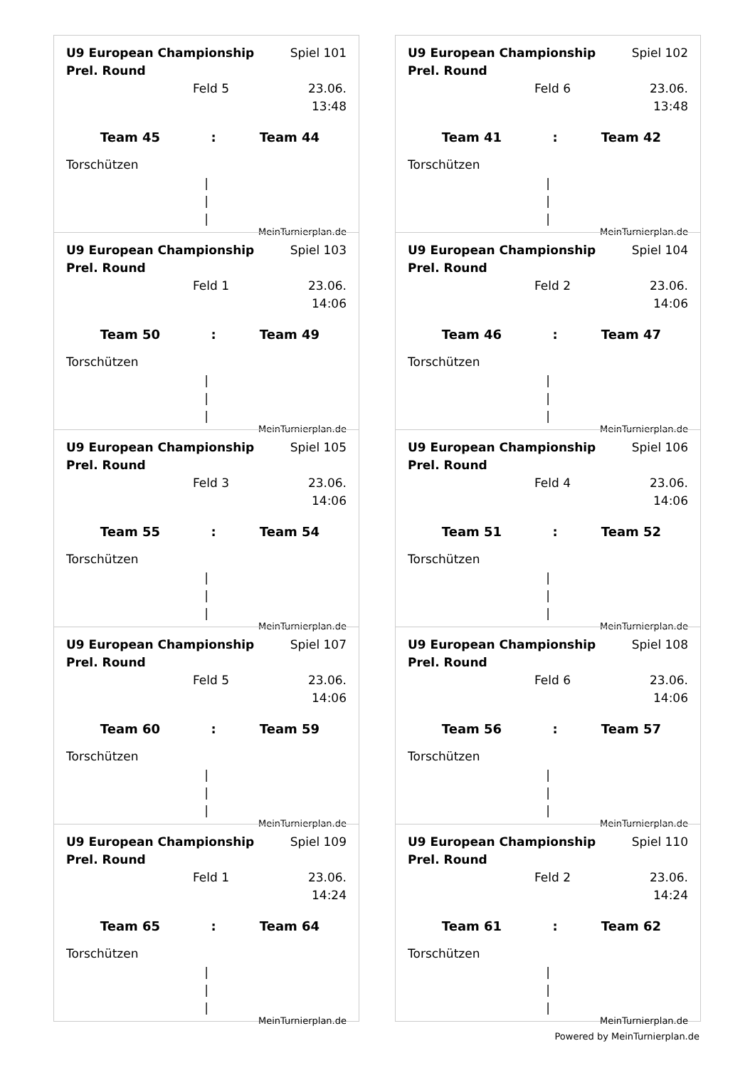U9 European Championship Prel. Round Spiel 101
Feld 5 23.06. 13:48
Team 45: Team 44
Torschützen
|
|
|
MeinTurnierplan.de
U9 European Championship Prel. Round Spiel 102
Feld 6 23.06. 13:48
Team 41: Team 42
Torschützen
|
|
|
MeinTurnierplan.de
U9 European Championship Prel. Round Spiel 103
Feld 1 23.06. 14:06
Team 50: Team 49
Torschützen
|
|
|
MeinTurnierplan.de
U9 European Championship Prel. Round Spiel 104
Feld 2 23.06. 14:06
Team 46: Team 47
Torschützen
|
|
|
MeinTurnierplan.de
U9 European Championship Prel. Round Spiel 105
Feld 3 23.06. 14:06
Team 55: Team 54
Torschützen
|
|
|
MeinTurnierplan.de
U9 European Championship Prel. Round Spiel 106
Feld 4 23.06. 14:06
Team 51: Team 52
Torschützen
|
|
|
MeinTurnierplan.de
U9 European Championship Prel. Round Spiel 107
Feld 5 23.06. 14:06
Team 60: Team 59
Torschützen
|
|
|
MeinTurnierplan.de
U9 European Championship Prel. Round Spiel 108
Feld 6 23.06. 14:06
Team 56: Team 57
Torschützen
|
|
|
MeinTurnierplan.de
U9 European Championship Prel. Round Spiel 109
Feld 1 23.06. 14:24
Team 65: Team 64
Torschützen
|
|
|
MeinTurnierplan.de
U9 European Championship Prel. Round Spiel 110
Feld 2 23.06. 14:24
Team 61: Team 62
Torschützen
|
|
|
MeinTurnierplan.de
Powered by MeinTurnierplan.de